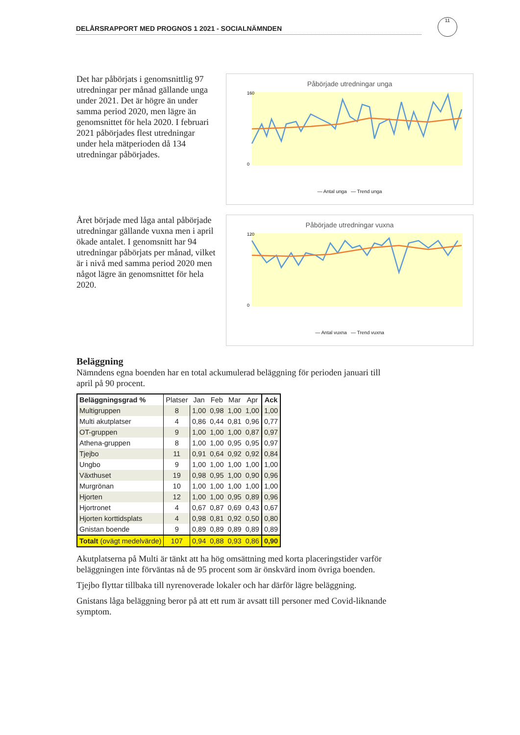DELÅRSRAPPORT MED PROGNOS 1 2021 - SOCIALNÄMNDEN
11
Det har påbörjats i genomsnittlig 97 utredningar per månad gällande unga under 2021. Det är högre än under samma period 2020, men lägre än genomsnittet för hela 2020. I februari 2021 påbörjades flest utredningar under hela mätperioden då 134 utredningar påbörjades.
Påbörjade utredningar unga
160
0
— Antal unga — Trend unga
Året började med låga antal påbörjade utredningar gällande vuxna men i april ökade antalet. I genomsnitt har 94 utredningar påbörjats per månad, vilket är i nivå med samma period 2020 men något lägre än genomsnittet för hela 2020.
Påbörjade utredningar vuxna
120
0
— Antal vuxna — Trend vuxna
Beläggning
Nämndens egna boenden har en total ackumulerad beläggning för perioden januari till april på 90 procent.
| Beläggningsgrad % | Platser | Jan | Feb | Mar | Apr | Ack |
| --- | --- | --- | --- | --- | --- | --- |
| Multigruppen | 8 | 1,00 | 0,98 | 1,00 | 1,00 | 1,00 |
| Multi akutplatser | 4 | 0,86 | 0,44 | 0,81 | 0,96 | 0,77 |
| OT-gruppen | 9 | 1,00 | 1,00 | 1,00 | 0,87 | 0,97 |
| Athena-gruppen | 8 | 1,00 | 1,00 | 0,95 | 0,95 | 0,97 |
| Tjejbo | 11 | 0,91 | 0,64 | 0,92 | 0,92 | 0,84 |
| Ungbo | 9 | 1,00 | 1,00 | 1,00 | 1,00 | 1,00 |
| Växthuset | 19 | 0,98 | 0,95 | 1,00 | 0,90 | 0,96 |
| Murgrönan | 10 | 1,00 | 1,00 | 1,00 | 1,00 | 1,00 |
| Hjorten | 12 | 1,00 | 1,00 | 0,95 | 0,89 | 0,96 |
| Hjortronet | 4 | 0,67 | 0,87 | 0,69 | 0,43 | 0,67 |
| Hjorten korttidsplats | 4 | 0,98 | 0,81 | 0,92 | 0,50 | 0,80 |
| Gnistan boende | 9 | 0,89 | 0,89 | 0,89 | 0,89 | 0,89 |
| Totalt (ovägt medelvärde) | 107 | 0,94 | 0,88 | 0,93 | 0,86 | 0,90 |
Akutplatserna på Multi är tänkt att ha hög omsättning med korta placeringstider varför beläggningen inte förväntas nå de 95 procent som är önskvärd inom övriga boenden.
Tjejbo flyttar tillbaka till nyrenoverade lokaler och har därför lägre beläggning.
Gnistans låga beläggning beror på att ett rum är avsatt till personer med Covid-liknande symptom.